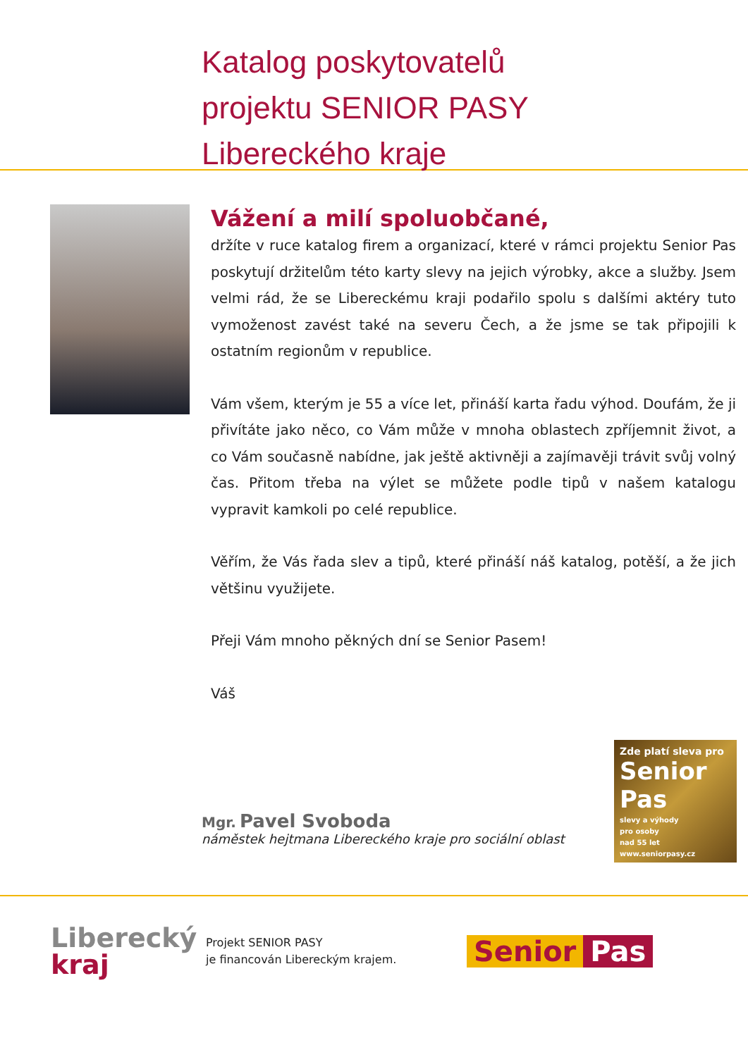Katalog poskytovatelů
projektu SENIOR PASY
Libereckého kraje
Vážení a milí spoluobčané,
držíte v ruce katalog firem a organizací, které v rámci projektu Senior Pas poskytují držitelům této karty slevy na jejich výrobky, akce a služby. Jsem velmi rád, že se Libereckému kraji podařilo spolu s dalšími aktéry tuto vymoženost zavést také na severu Čech, a že jsme se tak připojili k ostatním regionům v republice.
Vám všem, kterým je 55 a více let, přináší karta řadu výhod. Doufám, že ji přivítáte jako něco, co Vám může v mnoha oblastech zpříjemnit život, a co Vám současně nabídne, jak ještě aktivněji a zajímavěji trávit svůj volný čas. Přitom třeba na výlet se můžete podle tipů v našem katalogu vypravit kamkoli po celé republice.
Věřím, že Vás řada slev a tipů, které přináší náš katalog, potěší, a že jich většinu využijete.
Přeji Vám mnoho pěkných dní se Senior Pasem!
Váš
Mgr. Pavel Svoboda
náměstek hejtmana Libereckého kraje pro sociální oblast
Zde platí sleva pro
Senior
Pas
slevy a výhody
pro osoby
nad 55 let
www.seniorpasy.cz
Liberecký
kraj
Projekt SENIOR PASY
je financován Libereckým krajem.
Senior Pas